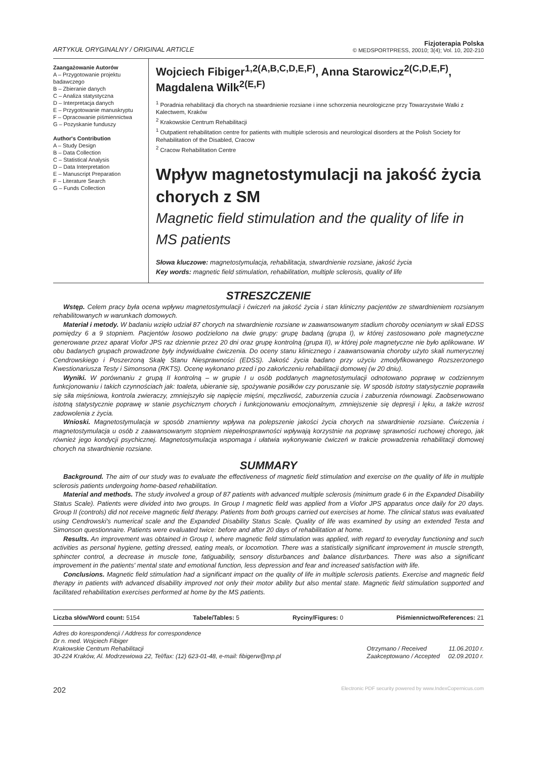ARTYKUŁ ORYGINALNY / ORIGINAL ARTICLE
Fizjoterapia Polska
© MEDSPORTPRESS, 20010; 3(4); Vol. 10, 202-210
Zaangażowanie Autorów
A – Przygotowanie projektu badawczego
B – Zbieranie danych
C – Analiza statystyczna
D – Interpretacja danych
E – Przygotowanie manuskryptu
F – Opracowanie piśmiennictwa
G – Pozyskanie funduszy
Author's Contribution
A – Study Design
B – Data Collection
C – Statistical Analysis
D – Data Interpretation
E – Manuscript Preparation
F – Literature Search
G – Funds Collection
Wojciech Fibiger<sup>1,2(A,B,C,D,E,F)</sup>, Anna Starowicz<sup>2(C,D,E,F)</sup>, Magdalena Wilk<sup>2(E,F)</sup>
<sup>1</sup> Poradnia rehabilitacji dla chorych na stwardnienie rozsiane i inne schorzenia neurologiczne przy Towarzystwie Walki z Kalectwem, Kraków
<sup>2</sup> Krakowskie Centrum Rehabilitacji
<sup>1</sup> Outpatient rehabilitation centre for patients with multiple sclerosis and neurological disorders at the Polish Society for Rehabilitation of the Disabled, Cracow
<sup>2</sup> Cracow Rehabilitation Centre
Wpływ magnetostymulacji na jakość życia chorych z SM
Magnetic field stimulation and the quality of life in MS patients
Słowa kluczowe: magnetostymulacja, rehabilitacja, stwardnienie rozsiane, jakość życia
Key words: magnetic field stimulation, rehabilitation, multiple sclerosis, quality of life
STRESZCZENIE
Wstęp. Celem pracy była ocena wpływu magnetostymulacji i ćwiczeń na jakość życia i stan kliniczny pacjentów ze stwardnieniem rozsianym rehabilitowanych w warunkach domowych.
Materiał i metody. W badaniu wzięło udział 87 chorych na stwardnienie rozsiane w zaawansowanym stadium choroby ocenianym w skali EDSS pomiędzy 6 a 9 stopniem. Pacjentów losowo podzielono na dwie grupy: grupę badaną (grupa I), w której zastosowano pole magnetyczne generowane przez aparat Viofor JPS raz dziennie przez 20 dni oraz grupę kontrolną (grupa II), w której pole magnetyczne nie było aplikowane. W obu badanych grupach prowadzone były indywidualne ćwiczenia. Do oceny stanu klinicznego i zaawansowania choroby użyto skali numerycznej Cendrowskiego i Poszerzoną Skalę Stanu Niesprawności (EDSS). Jakość życia badano przy użyciu zmodyfikowanego Rozszerzonego Kwestionariusza Testy i Simonsona (RKTS). Ocenę wykonano przed i po zakończeniu rehabilitacji domowej (w 20 dniu).
Wyniki. W porównaniu z grupą II kontrolną – w grupie I u osób poddanych magnetostymulacji odnotowano poprawę w codziennym funkcjonowaniu i takich czynnościach jak: toaleta, ubieranie się, spożywanie posiłków czy poruszanie się. W sposób istotny statystycznie poprawiła się siła mięśniowa, kontrola zwieraczy, zmniejszyło się napięcie mięśni, męczliwość, zaburzenia czucia i zaburzenia równowagi. Zaobserwowano istotną statystycznie poprawę w stanie psychicznym chorych i funkcjonowaniu emocjonalnym, zmniejszenie się depresji i lęku, a także wzrost zadowolenia z życia.
Wnioski. Magnetostymulacja w sposób znamienny wpływa na polepszenie jakości życia chorych na stwardnienie rozsiane. Ćwiczenia i magnetostymulacja u osób z zaawansowanym stopniem niepełnosprawności wpływają korzystnie na poprawę sprawności ruchowej chorego, jak również jego kondycji psychicznej. Magnetostymulacja wspomaga i ułatwia wykonywanie ćwiczeń w trakcie prowadzenia rehabilitacji domowej chorych na stwardnienie rozsiane.
SUMMARY
Background. The aim of our study was to evaluate the effectiveness of magnetic field stimulation and exercise on the quality of life in multiple sclerosis patients undergoing home-based rehabilitation.
Material and methods. The study involved a group of 87 patients with advanced multiple sclerosis (minimum grade 6 in the Expanded Disability Status Scale). Patients were divided into two groups. In Group I magnetic field was applied from a Viofor JPS apparatus once daily for 20 days. Group II (controls) did not receive magnetic field therapy. Patients from both groups carried out exercises at home. The clinical status was evaluated using Cendrowski's numerical scale and the Expanded Disability Status Scale. Quality of life was examined by using an extended Testa and Simonson questionnaire. Patients were evaluated twice: before and after 20 days of rehabilitation at home.
Results. An improvement was obtained in Group I, where magnetic field stimulation was applied, with regard to everyday functioning and such activities as personal hygiene, getting dressed, eating meals, or locomotion. There was a statistically significant improvement in muscle strength, sphincter control, a decrease in muscle tone, fatiguability, sensory disturbances and balance disturbances. There was also a significant improvement in the patients' mental state and emotional function, less depression and fear and increased satisfaction with life.
Conclusions. Magnetic field stimulation had a significant impact on the quality of life in multiple sclerosis patients. Exercise and magnetic field therapy in patients with advanced disability improved not only their motor ability but also mental state. Magnetic field stimulation supported and facilitated rehabilitation exercises performed at home by the MS patients.
Liczba słów/Word count: 5154 Tabele/Tables: 5 Ryciny/Figures: 0 Piśmiennictwo/References: 21
Adres do korespondencji / Address for correspondence
Dr n. med. Wojciech Fibiger
Krakowskie Centrum Rehabilitacji
30-224 Kraków, Al. Modrzewiowa 22, Tel/fax: (12) 623-01-48, e-mail: fibigerw@mp.pl
Otrzymano / Received 11.06.2010 r.
Zaakceptowano / Accepted 02.09.2010 r.
202 Electronic PDF security powered by www.IndexCopernicus.com